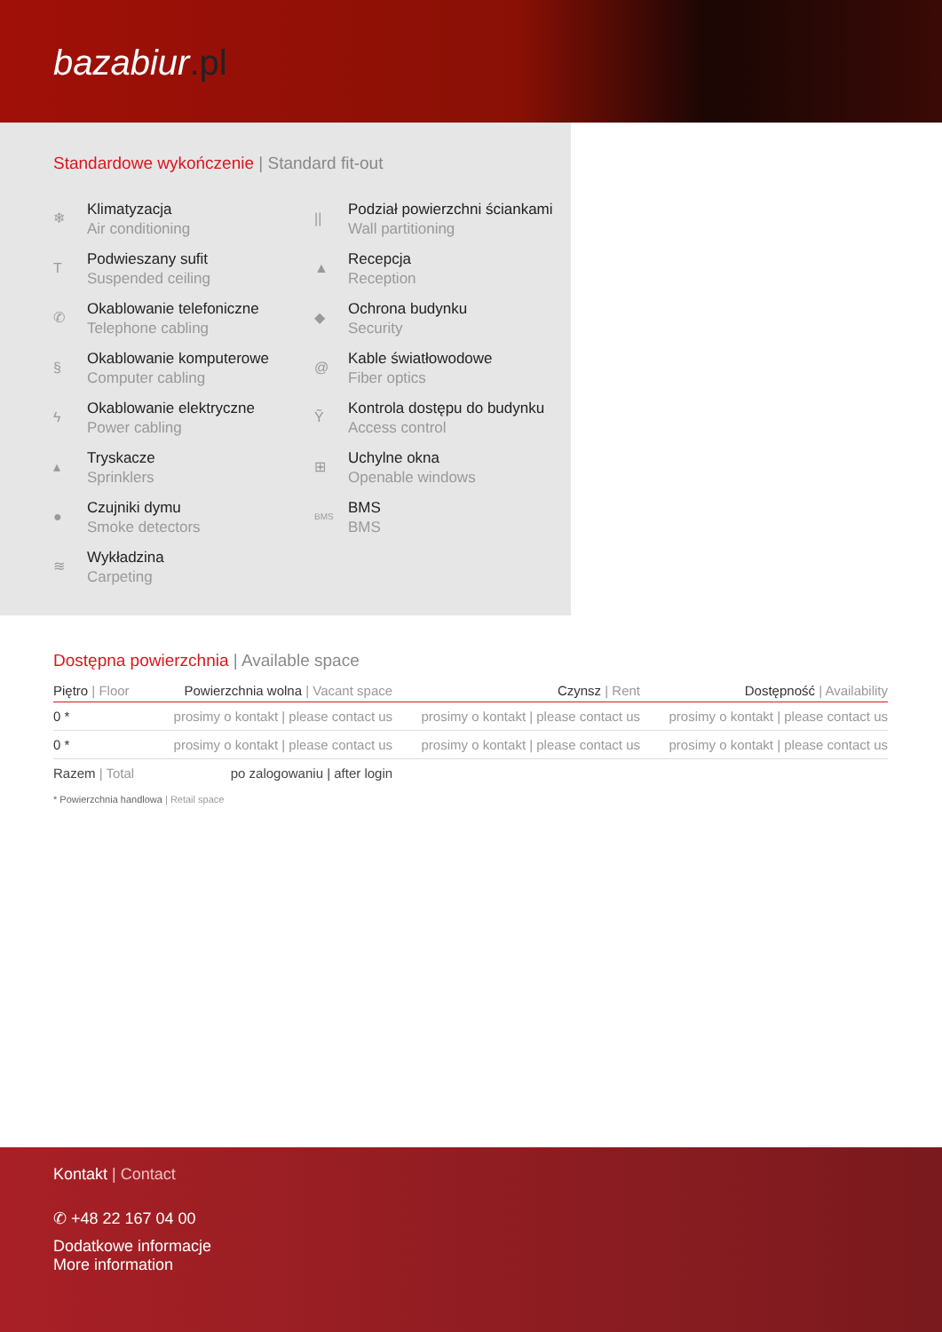bazabiur.pl
Standardowe wykończenie | Standard fit-out
❄
Klimatyzacja
Air conditioning
||
Podział powierzchni ściankami
Wall partitioning
T
Podwieszany sufit
Suspended ceiling
▲
Recepcja
Reception
✆
Okablowanie telefoniczne
Telephone cabling
◆
Ochrona budynku
Security
§
Okablowanie komputerowe
Computer cabling
@
Kable światłowodowe
Fiber optics
ϟ
Okablowanie elektryczne
Power cabling
Ỹ
Kontrola dostępu do budynku
Access control
▴
Tryskacze
Sprinklers
⊞
Uchylne okna
Openable windows
●
Czujniki dymu
Smoke detectors
BMS
BMS
BMS
≋
Wykładzina
Carpeting
Dostępna powierzchnia | Available space
| Piętro / Floor | Powierzchnia wolna / Vacant space | Czynsz / Rent | Dostępność / Availability |
| --- | --- | --- | --- |
| 0 * | prosimy o kontakt / please contact us | prosimy o kontakt / please contact us | prosimy o kontakt / please contact us |
| 0 * | prosimy o kontakt / please contact us | prosimy o kontakt / please contact us | prosimy o kontakt / please contact us |
| Razem / Total | po zalogowaniu / after login | | |
* Powierzchnia handlowa | Retail space
Kontakt | Contact
✆ +48 22 167 04 00
Dodatkowe informacje
More information